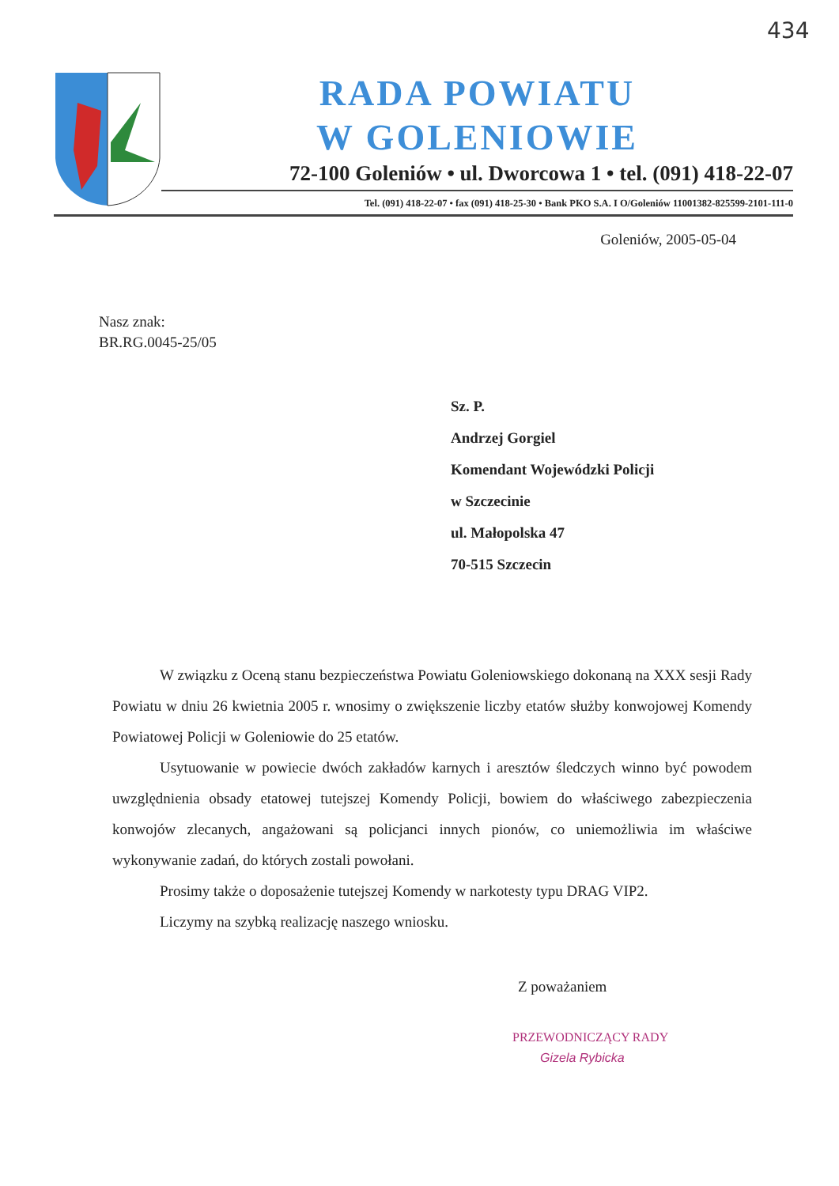434
RADA POWIATU
W GOLENIOWIE
72-100 Goleniów • ul. Dworcowa 1 • tel. (091) 418-22-07
Tel. (091) 418-22-07 • fax (091) 418-25-30 • Bank PKO S.A. I O/Goleniów 11001382-825599-2101-111-0
Goleniów, 2005-05-04
Nasz znak:
BR.RG.0045-25/05
Sz. P.
Andrzej Gorgiel
Komendant Wojewódzki Policji
w Szczecinie
ul. Małopolska 47
70-515 Szczecin
W związku z Oceną stanu bezpieczeństwa Powiatu Goleniowskiego dokonaną na XXX sesji Rady Powiatu w dniu 26 kwietnia 2005 r. wnosimy o zwiększenie liczby etatów służby konwojowej Komendy Powiatowej Policji w Goleniowie do 25 etatów.
Usytuowanie w powiecie dwóch zakładów karnych i aresztów śledczych winno być powodem uwzględnienia obsady etatowej tutejszej Komendy Policji, bowiem do właściwego zabezpieczenia konwojów zlecanych, angażowani są policjanci innych pionów, co uniemożliwia im właściwe wykonywanie zadań, do których zostali powołani.
Prosimy także o doposażenie tutejszej Komendy w narkotesty typu DRAG VIP2.
Liczymy na szybką realizację naszego wniosku.
Z poważaniem
PRZEWODNICZĄCY RADY
Gizela Rybicka